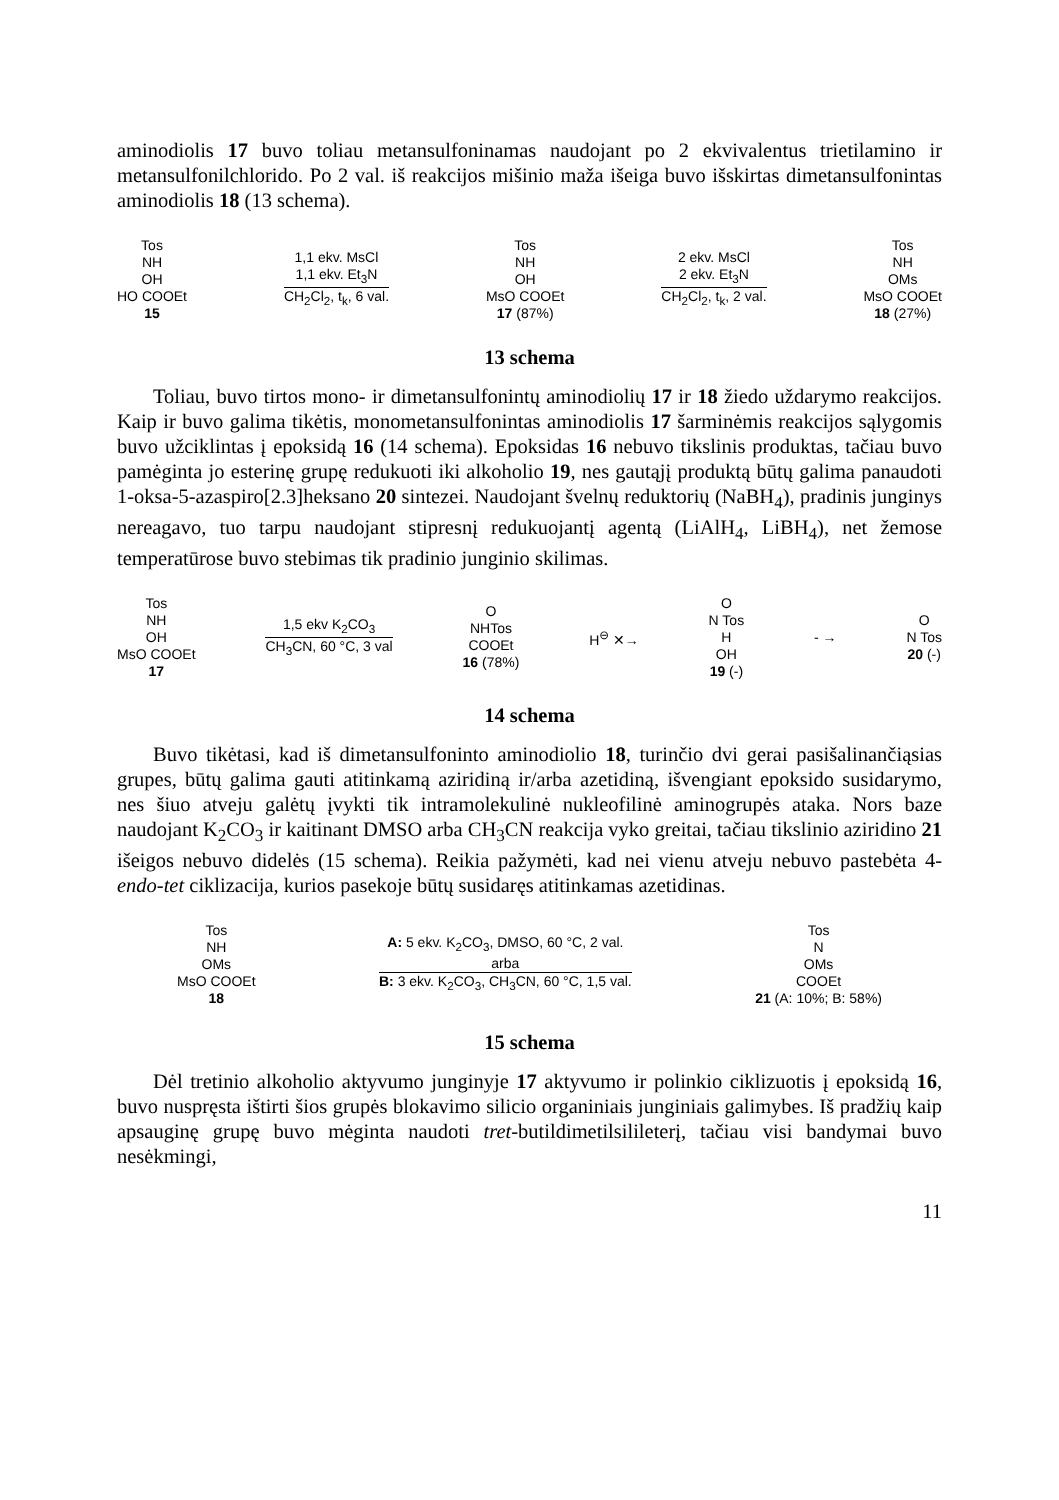aminodiolis 17 buvo toliau metansulfoninamas naudojant po 2 ekvivalentus trietilamino ir metansulfonilchlorido. Po 2 val. iš reakcijos mišinio maža išeiga buvo išskirtas dimetansulfonintas aminodiolis 18 (13 schema).
Tos
NH
OH
HO COOEt
15
1,1 ekv. MsCl
1,1 ekv. Et<sub>3</sub>N
CH<sub>2</sub>Cl<sub>2</sub>, t<sub>k</sub>, 6 val.
Tos
NH
OH
MsO COOEt
17 (87%)
2 ekv. MsCl
2 ekv. Et<sub>3</sub>N
CH<sub>2</sub>Cl<sub>2</sub>, t<sub>k</sub>, 2 val.
Tos
NH
OMs
MsO COOEt
18 (27%)
13 schema
Toliau, buvo tirtos mono- ir dimetansulfonintų aminodiolių 17 ir 18 žiedo uždarymo reakcijos. Kaip ir buvo galima tikėtis, monometansulfonintas aminodiolis 17 šarminėmis reakcijos sąlygomis buvo užciklintas į epoksidą 16 (14 schema). Epoksidas 16 nebuvo tikslinis produktas, tačiau buvo pamėginta jo esterinę grupę redukuoti iki alkoholio 19, nes gautąjį produktą būtų galima panaudoti 1-oksa-5-azaspiro[2.3]heksano 20 sintezei. Naudojant švelnų reduktorių (NaBH<sub>4</sub>), pradinis junginys nereagavo, tuo tarpu naudojant stipresnį redukuojantį agentą (LiAlH<sub>4</sub>, LiBH<sub>4</sub>), net žemose temperatūrose buvo stebimas tik pradinio junginio skilimas.
Tos
NH
OH
MsO COOEt
17
1,5 ekv K<sub>2</sub>CO<sub>3</sub>
CH<sub>3</sub>CN, 60 °C, 3 val
O
NHTos
COOEt
16 (78%)
H<sup>⊖</sup> ✕→
O
N Tos
H
OH
19 (-)
- →
O
N Tos
20 (-)
14 schema
Buvo tikėtasi, kad iš dimetansulfoninto aminodiolio 18, turinčio dvi gerai pasišalinančiąsias grupes, būtų galima gauti atitinkamą aziridiną ir/arba azetidiną, išvengiant epoksido susidarymo, nes šiuo atveju galėtų įvykti tik intramolekulinė nukleofilinė aminogrupės ataka. Nors baze naudojant K<sub>2</sub>CO<sub>3</sub> ir kaitinant DMSO arba CH<sub>3</sub>CN reakcija vyko greitai, tačiau tikslinio aziridino 21 išeigos nebuvo didelės (15 schema). Reikia pažymėti, kad nei vienu atveju nebuvo pastebėta 4-endo-tet ciklizacija, kurios pasekoje būtų susidaręs atitinkamas azetidinas.
Tos
NH
OMs
MsO COOEt
18
A: 5 ekv. K<sub>2</sub>CO<sub>3</sub>, DMSO, 60 °C, 2 val.
arba
B: 3 ekv. K<sub>2</sub>CO<sub>3</sub>, CH<sub>3</sub>CN, 60 °C, 1,5 val.
Tos
N
OMs
COOEt
21 (A: 10%; B: 58%)
15 schema
Dėl tretinio alkoholio aktyvumo junginyje 17 aktyvumo ir polinkio ciklizuotis į epoksidą 16, buvo nuspręsta ištirti šios grupės blokavimo silicio organiniais junginiais galimybes. Iš pradžių kaip apsauginę grupę buvo mėginta naudoti tret-butildimetilsilileterį, tačiau visi bandymai buvo nesėkmingi,
11